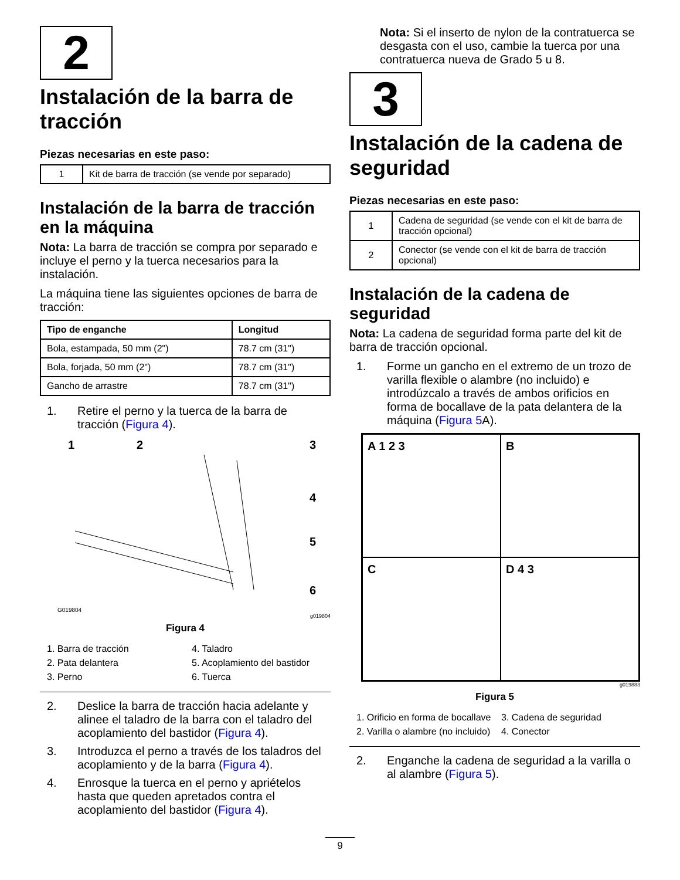2
Instalación de la barra de tracción
Piezas necesarias en este paso:
| 1 | Kit de barra de tracción (se vende por separado) |
Instalación de la barra de tracción en la máquina
Nota: La barra de tracción se compra por separado e incluye el perno y la tuerca necesarios para la instalación.
La máquina tiene las siguientes opciones de barra de tracción:
| Tipo de enganche | Longitud |
| --- | --- |
| Bola, estampada, 50 mm (2") | 78.7 cm (31") |
| Bola, forjada, 50 mm (2") | 78.7 cm (31") |
| Gancho de arrastre | 78.7 cm (31") |
1. Retire el perno y la tuerca de la barra de tracción (Figura 4).
1
2
3
4
5
6
G019804
g019804
Figura 4
1. Barra de tracción 4. Taladro 2. Pata delantera 5. Acoplamiento del bastidor 3. Perno 6. Tuerca
2. Deslice la barra de tracción hacia adelante y alinee el taladro de la barra con el taladro del acoplamiento del bastidor (Figura 4).
3. Introduzca el perno a través de los taladros del acoplamiento y de la barra (Figura 4).
4. Enrosque la tuerca en el perno y apriételos hasta que queden apretados contra el acoplamiento del bastidor (Figura 4).
Nota: Si el inserto de nylon de la contratuerca se desgasta con el uso, cambie la tuerca por una contratuerca nueva de Grado 5 u 8.
3
Instalación de la cadena de seguridad
Piezas necesarias en este paso:
| 1 | Cadena de seguridad (se vende con el kit de barra de tracción opcional) |
| 2 | Conector (se vende con el kit de barra de tracción opcional) |
Instalación de la cadena de seguridad
Nota: La cadena de seguridad forma parte del kit de barra de tracción opcional.
1. Forme un gancho en el extremo de un trozo de varilla flexible o alambre (no incluido) e introdúzcalo a través de ambos orificios en forma de bocallave de la pata delantera de la máquina (Figura 5 A).
A 1 2 3
B
C
D 4 3
g019883
Figura 5
1. Orificio en forma de bocallave 3. Cadena de seguridad 2. Varilla o alambre (no incluido) 4. Conector
2. Enganche la cadena de seguridad a la varilla o al alambre (Figura 5).
9